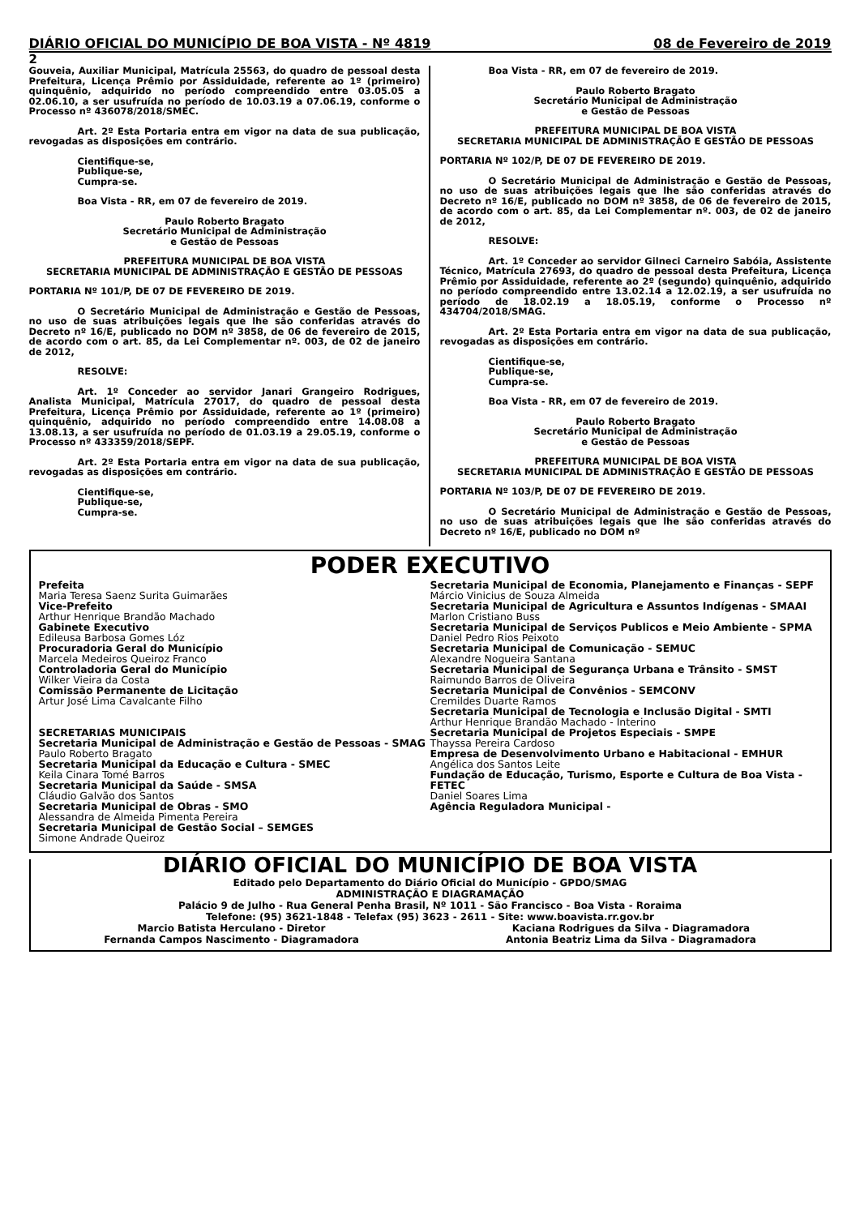DIÁRIO OFICIAL DO MUNICÍPIO DE BOA VISTA - Nº 4819 08 de Fevereiro de 2019
2
Gouveia, Auxiliar Municipal, Matrícula 25563, do quadro de pessoal desta Prefeitura, Licença Prêmio por Assiduidade, referente ao 1º (primeiro) quinquênio, adquirido no período compreendido entre 03.05.05 a 02.06.10, a ser usufruída no período de 10.03.19 a 07.06.19, conforme o Processo nº 436078/2018/SMEC.
Art. 2º Esta Portaria entra em vigor na data de sua publicação, revogadas as disposições em contrário.
Cientifique-se,
Publique-se,
Cumpra-se.
Boa Vista - RR, em 07 de fevereiro de 2019.
Paulo Roberto Bragato
Secretário Municipal de Administração
e Gestão de Pessoas
PREFEITURA MUNICIPAL DE BOA VISTA
SECRETARIA MUNICIPAL DE ADMINISTRAÇÃO E GESTÃO DE PESSOAS
PORTARIA Nº 101/P, DE 07 DE FEVEREIRO DE 2019.
O Secretário Municipal de Administração e Gestão de Pessoas, no uso de suas atribuições legais que lhe são conferidas através do Decreto nº 16/E, publicado no DOM nº 3858, de 06 de fevereiro de 2015, de acordo com o art. 85, da Lei Complementar nº. 003, de 02 de janeiro de 2012,
RESOLVE:
Art. 1º Conceder ao servidor Janari Grangeiro Rodrigues, Analista Municipal, Matrícula 27017, do quadro de pessoal desta Prefeitura, Licença Prêmio por Assiduidade, referente ao 1º (primeiro) quinquênio, adquirido no período compreendido entre 14.08.08 a 13.08.13, a ser usufruída no período de 01.03.19 a 29.05.19, conforme o Processo nº 433359/2018/SEPF.
Art. 2º Esta Portaria entra em vigor na data de sua publicação, revogadas as disposições em contrário.
Cientifique-se,
Publique-se,
Cumpra-se.
Boa Vista - RR, em 07 de fevereiro de 2019.
Paulo Roberto Bragato
Secretário Municipal de Administração
e Gestão de Pessoas
PREFEITURA MUNICIPAL DE BOA VISTA
SECRETARIA MUNICIPAL DE ADMINISTRAÇÃO E GESTÃO DE PESSOAS
PORTARIA Nº 102/P, DE 07 DE FEVEREIRO DE 2019.
O Secretário Municipal de Administração e Gestão de Pessoas, no uso de suas atribuições legais que lhe são conferidas através do Decreto nº 16/E, publicado no DOM nº 3858, de 06 de fevereiro de 2015, de acordo com o art. 85, da Lei Complementar nº. 003, de 02 de janeiro de 2012,
RESOLVE:
Art. 1º Conceder ao servidor Gilneci Carneiro Sabóia, Assistente Técnico, Matrícula 27693, do quadro de pessoal desta Prefeitura, Licença Prêmio por Assiduidade, referente ao 2º (segundo) quinquênio, adquirido no período compreendido entre 13.02.14 a 12.02.19, a ser usufruída no período de 18.02.19 a 18.05.19, conforme o Processo nº 434704/2018/SMAG.
Art. 2º Esta Portaria entra em vigor na data de sua publicação, revogadas as disposições em contrário.
Cientifique-se,
Publique-se,
Cumpra-se.
Boa Vista - RR, em 07 de fevereiro de 2019.
Paulo Roberto Bragato
Secretário Municipal de Administração
e Gestão de Pessoas
PREFEITURA MUNICIPAL DE BOA VISTA
SECRETARIA MUNICIPAL DE ADMINISTRAÇÃO E GESTÃO DE PESSOAS
PORTARIA Nº 103/P, DE 07 DE FEVEREIRO DE 2019.
O Secretário Municipal de Administração e Gestão de Pessoas, no uso de suas atribuições legais que lhe são conferidas através do Decreto nº 16/E, publicado no DOM nº
PODER EXECUTIVO
Prefeita
Maria Teresa Saenz Surita Guimarães
Vice-Prefeito
Arthur Henrique Brandão Machado
Gabinete Executivo
Edileusa Barbosa Gomes Lóz
Procuradoria Geral do Município
Marcela Medeiros Queiroz Franco
Controladoria Geral do Município
Wilker Vieira da Costa
Comissão Permanente de Licitação
Artur José Lima Cavalcante Filho
SECRETARIAS MUNICIPAIS
Secretaria Municipal de Administração e Gestão de Pessoas - SMAG
Paulo Roberto Bragato
Secretaria Municipal da Educação e Cultura - SMEC
Keila Cinara Tomé Barros
Secretaria Municipal da Saúde - SMSA
Cláudio Galvão dos Santos
Secretaria Municipal de Obras - SMO
Alessandra de Almeida Pimenta Pereira
Secretaria Municipal de Gestão Social – SEMGES
Simone Andrade Queiroz
Secretaria Municipal de Economia, Planejamento e Finanças - SEPF
Márcio Vinicius de Souza Almeida
Secretaria Municipal de Agricultura e Assuntos Indígenas - SMAAI
Marlon Cristiano Buss
Secretaria Municipal de Serviços Publicos e Meio Ambiente - SPMA
Daniel Pedro Rios Peixoto
Secretaria Municipal de Comunicação - SEMUC
Alexandre Nogueira Santana
Secretaria Municipal de Segurança Urbana e Trânsito - SMST
Raimundo Barros de Oliveira
Secretaria Municipal de Convênios - SEMCONV
Cremildes Duarte Ramos
Secretaria Municipal de Tecnologia e Inclusão Digital - SMTI
Arthur Henrique Brandão Machado - Interino
Secretaria Municipal de Projetos Especiais - SMPE
Thayssa Pereira Cardoso
Empresa de Desenvolvimento Urbano e Habitacional - EMHUR
Angélica dos Santos Leite
Fundação de Educação, Turismo, Esporte e Cultura de Boa Vista - FETEC
Daniel Soares Lima
Agência Reguladora Municipal -
DIÁRIO OFICIAL DO MUNICÍPIO DE BOA VISTA
Editado pelo Departamento do Diário Oficial do Município - GPDO/SMAG
ADMINISTRAÇÃO E DIAGRAMAÇÃO
Palácio 9 de Julho - Rua General Penha Brasil, Nº 1011 - São Francisco - Boa Vista - Roraima
Telefone: (95) 3621-1848 - Telefax (95) 3623 - 2611 - Site: www.boavista.rr.gov.br
Marcio Batista Herculano - Diretor
Fernanda Campos Nascimento - Diagramadora Kaciana Rodrigues da Silva - Diagramadora
Antonia Beatriz Lima da Silva - Diagramadora